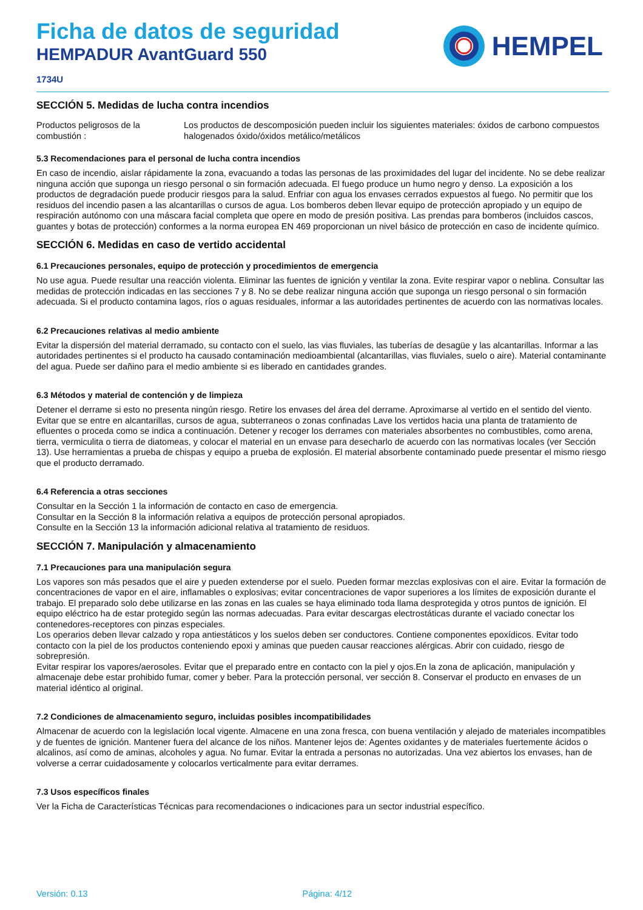Ficha de datos de seguridad
HEMPADUR AvantGuard 550
1734U
HEMPEL
SECCIÓN 5. Medidas de lucha contra incendios
Productos peligrosos de la combustión :
Los productos de descomposición pueden incluir los siguientes materiales: óxidos de carbono compuestos halogenados óxido/óxidos metálico/metálicos
5.3 Recomendaciones para el personal de lucha contra incendios
En caso de incendio, aislar rápidamente la zona, evacuando a todas las personas de las proximidades del lugar del incidente. No se debe realizar ninguna acción que suponga un riesgo personal o sin formación adecuada. El fuego produce un humo negro y denso. La exposición a los productos de degradación puede producir riesgos para la salud. Enfriar con agua los envases cerrados expuestos al fuego. No permitir que los residuos del incendio pasen a las alcantarillas o cursos de agua. Los bomberos deben llevar equipo de protección apropiado y un equipo de respiración autónomo con una máscara facial completa que opere en modo de presión positiva. Las prendas para bomberos (incluidos cascos, guantes y botas de protección) conformes a la norma europea EN 469 proporcionan un nivel básico de protección en caso de incidente químico.
SECCIÓN 6. Medidas en caso de vertido accidental
6.1 Precauciones personales, equipo de protección y procedimientos de emergencia
No use agua. Puede resultar una reacción violenta. Eliminar las fuentes de ignición y ventilar la zona. Evite respirar vapor o neblina. Consultar las medidas de protección indicadas en las secciones 7 y 8. No se debe realizar ninguna acción que suponga un riesgo personal o sin formación adecuada. Si el producto contamina lagos, ríos o aguas residuales, informar a las autoridades pertinentes de acuerdo con las normativas locales.
6.2 Precauciones relativas al medio ambiente
Evitar la dispersión del material derramado, su contacto con el suelo, las vias fluviales, las tuberías de desagüe y las alcantarillas. Informar a las autoridades pertinentes si el producto ha causado contaminación medioambiental (alcantarillas, vias fluviales, suelo o aire). Material contaminante del agua. Puede ser dañino para el medio ambiente si es liberado en cantidades grandes.
6.3 Métodos y material de contención y de limpieza
Detener el derrame si esto no presenta ningún riesgo. Retire los envases del área del derrame. Aproximarse al vertido en el sentido del viento. Evitar que se entre en alcantarillas, cursos de agua, subterraneos o zonas confinadas Lave los vertidos hacia una planta de tratamiento de efluentes o proceda como se indica a continuación. Detener y recoger los derrames con materiales absorbentes no combustibles, como arena, tierra, vermiculita o tierra de diatomeas, y colocar el material en un envase para desecharlo de acuerdo con las normativas locales (ver Sección 13). Use herramientas a prueba de chispas y equipo a prueba de explosión. El material absorbente contaminado puede presentar el mismo riesgo que el producto derramado.
6.4 Referencia a otras secciones
Consultar en la Sección 1 la información de contacto en caso de emergencia.
Consultar en la Sección 8 la información relativa a equipos de protección personal apropiados.
Consulte en la Sección 13 la información adicional relativa al tratamiento de residuos.
SECCIÓN 7. Manipulación y almacenamiento
7.1 Precauciones para una manipulación segura
Los vapores son más pesados que el aire y pueden extenderse por el suelo. Pueden formar mezclas explosivas con el aire. Evitar la formación de concentraciones de vapor en el aire, inflamables o explosivas; evitar concentraciones de vapor superiores a los límites de exposición durante el trabajo. El preparado solo debe utilizarse en las zonas en las cuales se haya eliminado toda llama desprotegida y otros puntos de ignición. El equipo eléctrico ha de estar protegido según las normas adecuadas. Para evitar descargas electrostáticas durante el vaciado conectar los contenedores-receptores con pinzas especiales.
Los operarios deben llevar calzado y ropa antiestáticos y los suelos deben ser conductores. Contiene componentes epoxídicos. Evitar todo contacto con la piel de los productos conteniendo epoxi y aminas que pueden causar reacciones alérgicas. Abrir con cuidado, riesgo de sobrepresión.
Evitar respirar los vapores/aerosoles. Evitar que el preparado entre en contacto con la piel y ojos.En la zona de aplicación, manipulación y almacenaje debe estar prohibido fumar, comer y beber. Para la protección personal, ver sección 8. Conservar el producto en envases de un material idéntico al original.
7.2 Condiciones de almacenamiento seguro, incluidas posibles incompatibilidades
Almacenar de acuerdo con la legislación local vigente. Almacene en una zona fresca, con buena ventilación y alejado de materiales incompatibles y de fuentes de ignición. Mantener fuera del alcance de los niños. Mantener lejos de: Agentes oxidantes y de materiales fuertemente ácidos o alcalinos, así como de aminas, alcoholes y agua. No fumar. Evitar la entrada a personas no autorizadas. Una vez abiertos los envases, han de volverse a cerrar cuidadosamente y colocarlos verticalmente para evitar derrames.
7.3 Usos específicos finales
Ver la Ficha de Características Técnicas para recomendaciones o indicaciones para un sector industrial específico.
Versión: 0.13 Página: 4/12